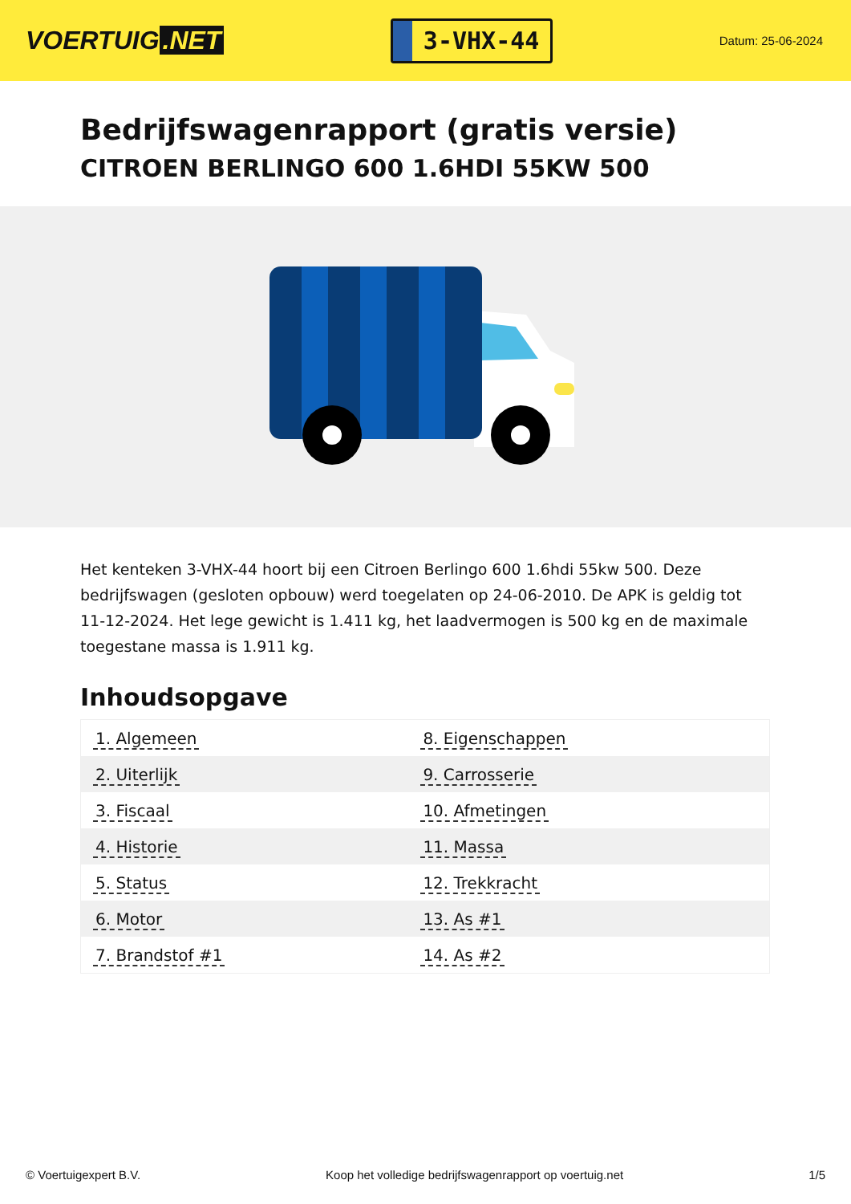VOERTUIG.NET
3-VHX-44
Datum: 25-06-2024
Bedrijfswagenrapport (gratis versie)
CITROEN BERLINGO 600 1.6HDI 55KW 500
Het kenteken 3-VHX-44 hoort bij een Citroen Berlingo 600 1.6hdi 55kw 500. Deze bedrijfswagen (gesloten opbouw) werd toegelaten op 24-06-2010. De APK is geldig tot 11-12-2024. Het lege gewicht is 1.411 kg, het laadvermogen is 500 kg en de maximale toegestane massa is 1.911 kg.
Inhoudsopgave
| 1. Algemeen | 8. Eigenschappen |
| 2. Uiterlijk | 9. Carrosserie |
| 3. Fiscaal | 10. Afmetingen |
| 4. Historie | 11. Massa |
| 5. Status | 12. Trekkracht |
| 6. Motor | 13. As #1 |
| 7. Brandstof #1 | 14. As #2 |
© Voertuigexpert B.V. Koop het volledige bedrijfswagenrapport op voertuig.net
1/5